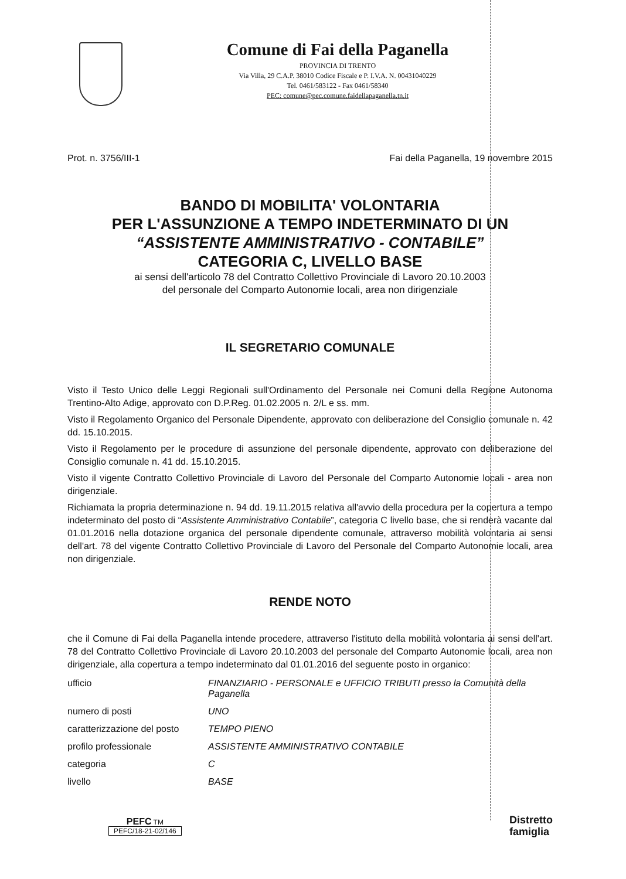Comune di Fai della Paganella
PROVINCIA DI TRENTO
Via Villa, 29 C.A.P. 38010 Codice Fiscale e P. I.V.A. N. 00431040229
Tel. 0461/583122 - Fax 0461/58340
PEC: comune@pec.comune.faidellapaganella.tn.it
Prot. n. 3756/III-1 Fai della Paganella, 19 novembre 2015
BANDO DI MOBILITA' VOLONTARIA
PER L'ASSUNZIONE A TEMPO INDETERMINATO DI UN
“ASSISTENTE AMMINISTRATIVO - CONTABILE”
CATEGORIA C, LIVELLO BASE
ai sensi dell'articolo 78 del Contratto Collettivo Provinciale di Lavoro 20.10.2003
del personale del Comparto Autonomie locali, area non dirigenziale
IL SEGRETARIO COMUNALE
Visto il Testo Unico delle Leggi Regionali sull'Ordinamento del Personale nei Comuni della Regione Autonoma Trentino-Alto Adige, approvato con D.P.Reg. 01.02.2005 n. 2/L e ss. mm.
Visto il Regolamento Organico del Personale Dipendente, approvato con deliberazione del Consiglio comunale n. 42 dd. 15.10.2015.
Visto il Regolamento per le procedure di assunzione del personale dipendente, approvato con deliberazione del Consiglio comunale n. 41 dd. 15.10.2015.
Visto il vigente Contratto Collettivo Provinciale di Lavoro del Personale del Comparto Autonomie locali - area non dirigenziale.
Richiamata la propria determinazione n. 94 dd. 19.11.2015 relativa all'avvio della procedura per la copertura a tempo indeterminato del posto di “Assistente Amministrativo Contabile”, categoria C livello base, che si renderà vacante dal 01.01.2016 nella dotazione organica del personale dipendente comunale, attraverso mobilità volontaria ai sensi dell'art. 78 del vigente Contratto Collettivo Provinciale di Lavoro del Personale del Comparto Autonomie locali, area non dirigenziale.
RENDE NOTO
che il Comune di Fai della Paganella intende procedere, attraverso l'istituto della mobilità volontaria ai sensi dell'art. 78 del Contratto Collettivo Provinciale di Lavoro 20.10.2003 del personale del Comparto Autonomie locali, area non dirigenziale, alla copertura a tempo indeterminato dal 01.01.2016 del seguente posto in organico:
| ufficio | FINANZIARIO - PERSONALE e UFFICIO TRIBUTI presso la Comunità della Paganella |
| numero di posti | UNO |
| caratterizzazione del posto | TEMPO PIENO |
| profilo professionale | ASSISTENTE AMMINISTRATIVO CONTABILE |
| categoria | C |
| livello | BASE |
PEFC TM
PEFC/18-21-02/146
Distretto
famiglia